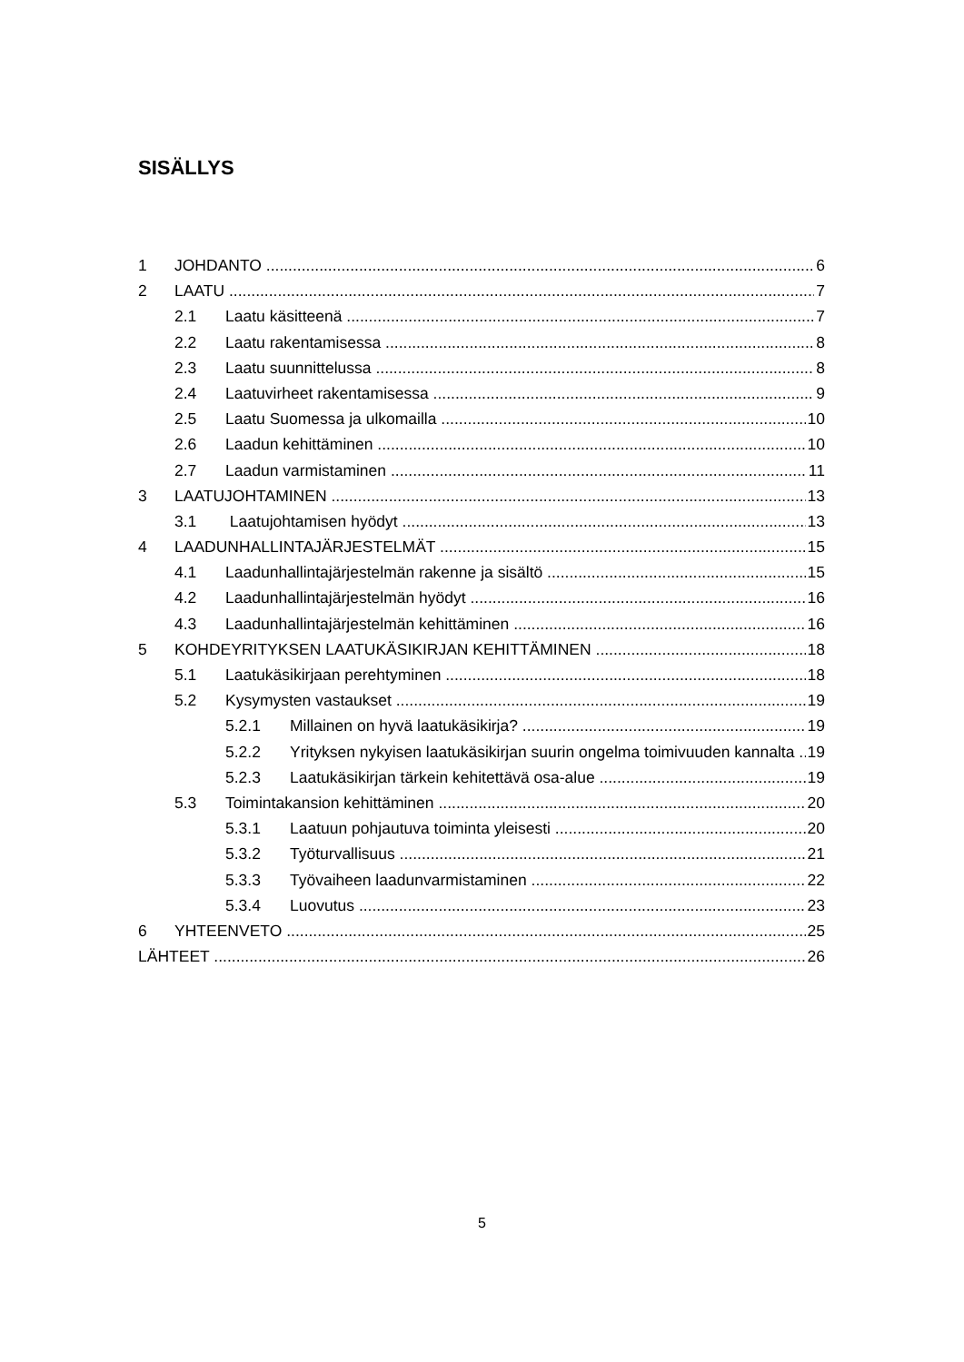SISÄLLYS
1 JOHDANTO 6
2 LAATU 7
2.1 Laatu käsitteenä 7
2.2 Laatu rakentamisessa 8
2.3 Laatu suunnittelussa 8
2.4 Laatuvirheet rakentamisessa 9
2.5 Laatu Suomessa ja ulkomailla 10
2.6 Laadun kehittäminen 10
2.7 Laadun varmistaminen 11
3 LAATUJOHTAMINEN 13
3.1 Laatujohtamisen hyödyt 13
4 LAADUNHALLINTAJÄRJESTELMÄT 15
4.1 Laadunhallintajärjestelmän rakenne ja sisältö 15
4.2 Laadunhallintajärjestelmän hyödyt 16
4.3 Laadunhallintajärjestelmän kehittäminen 16
5 KOHDEYRITYKSEN LAATUKÄSIKIRJAN KEHITTÄMINEN 18
5.1 Laatukäsikirjaan perehtyminen 18
5.2 Kysymysten vastaukset 19
5.2.1 Millainen on hyvä laatukäsikirja? 19
5.2.2 Yrityksen nykyisen laatukäsikirjan suurin ongelma toimivuuden kannalta 19
5.2.3 Laatukäsikirjan tärkein kehitettävä osa-alue 19
5.3 Toimintakansion kehittäminen 20
5.3.1 Laatuun pohjautuva toiminta yleisesti 20
5.3.2 Työturvallisuus 21
5.3.3 Työvaiheen laadunvarmistaminen 22
5.3.4 Luovutus 23
6 YHTEENVETO 25
LÄHTEET 26
5